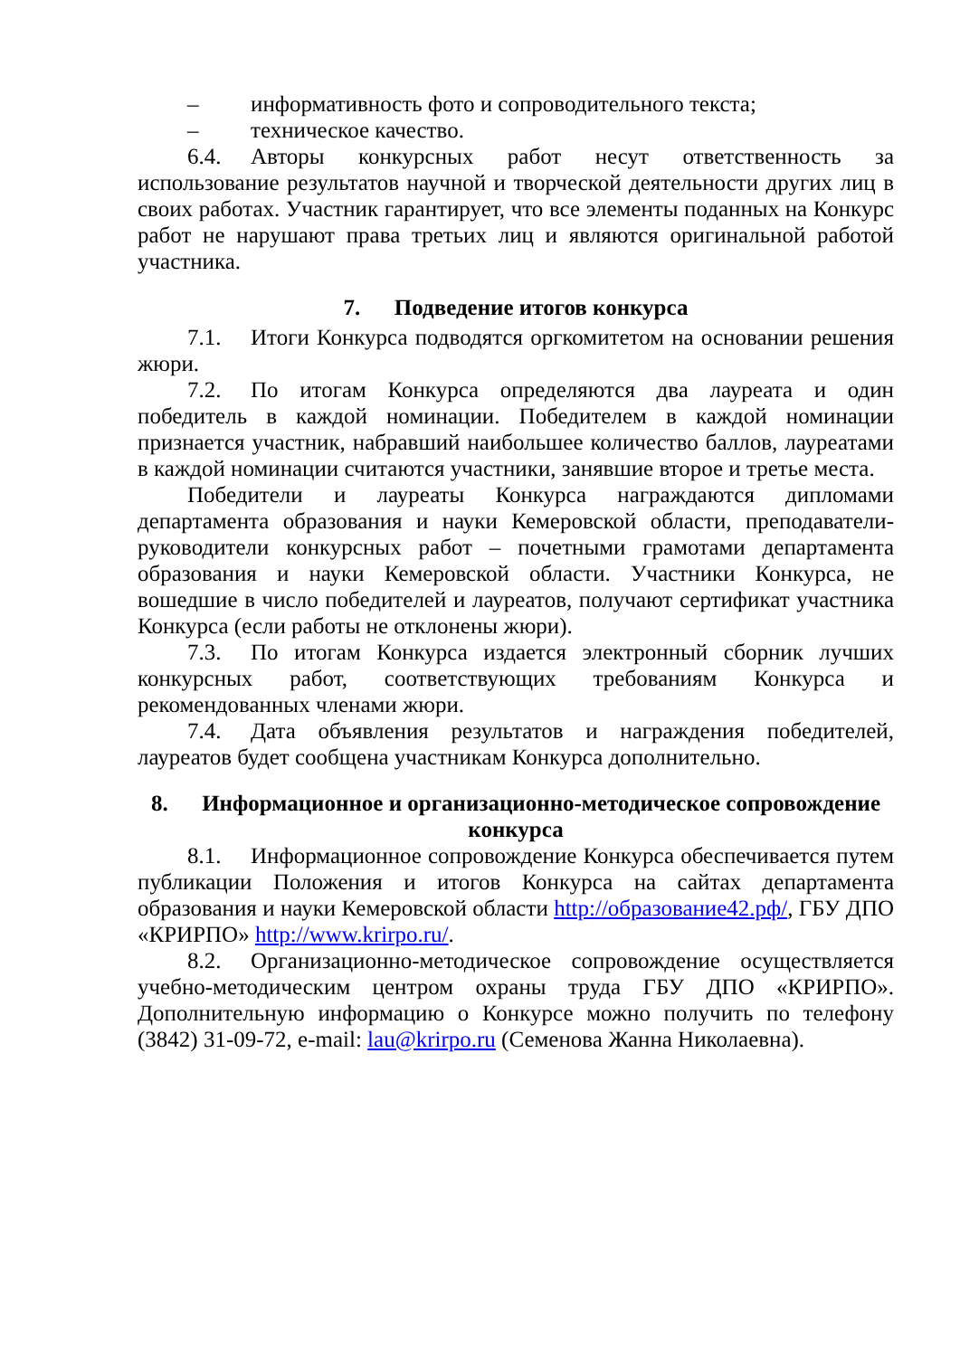– информативность фото и сопроводительного текста;
– техническое качество.
6.4. Авторы конкурсных работ несут ответственность за использование результатов научной и творческой деятельности других лиц в своих работах. Участник гарантирует, что все элементы поданных на Конкурс работ не нарушают права третьих лиц и являются оригинальной работой участника.
7. Подведение итогов конкурса
7.1. Итоги Конкурса подводятся оргкомитетом на основании решения жюри.
7.2. По итогам Конкурса определяются два лауреата и один победитель в каждой номинации. Победителем в каждой номинации признается участник, набравший наибольшее количество баллов, лауреатами в каждой номинации считаются участники, занявшие второе и третье места.
Победители и лауреаты Конкурса награждаются дипломами департамента образования и науки Кемеровской области, преподаватели-руководители конкурсных работ – почетными грамотами департамента образования и науки Кемеровской области. Участники Конкурса, не вошедшие в число победителей и лауреатов, получают сертификат участника Конкурса (если работы не отклонены жюри).
7.3. По итогам Конкурса издается электронный сборник лучших конкурсных работ, соответствующих требованиям Конкурса и рекомендованных членами жюри.
7.4. Дата объявления результатов и награждения победителей, лауреатов будет сообщена участникам Конкурса дополнительно.
8. Информационное и организационно-методическое сопровождение конкурса
8.1. Информационное сопровождение Конкурса обеспечивается путем публикации Положения и итогов Конкурса на сайтах департамента образования и науки Кемеровской области http://образование42.рф/, ГБУ ДПО «КРИРПО» http://www.krirpo.ru/.
8.2. Организационно-методическое сопровождение осуществляется учебно-методическим центром охраны труда ГБУ ДПО «КРИРПО». Дополнительную информацию о Конкурсе можно получить по телефону (3842) 31-09-72, e-mail: lau@krirpo.ru (Семенова Жанна Николаевна).